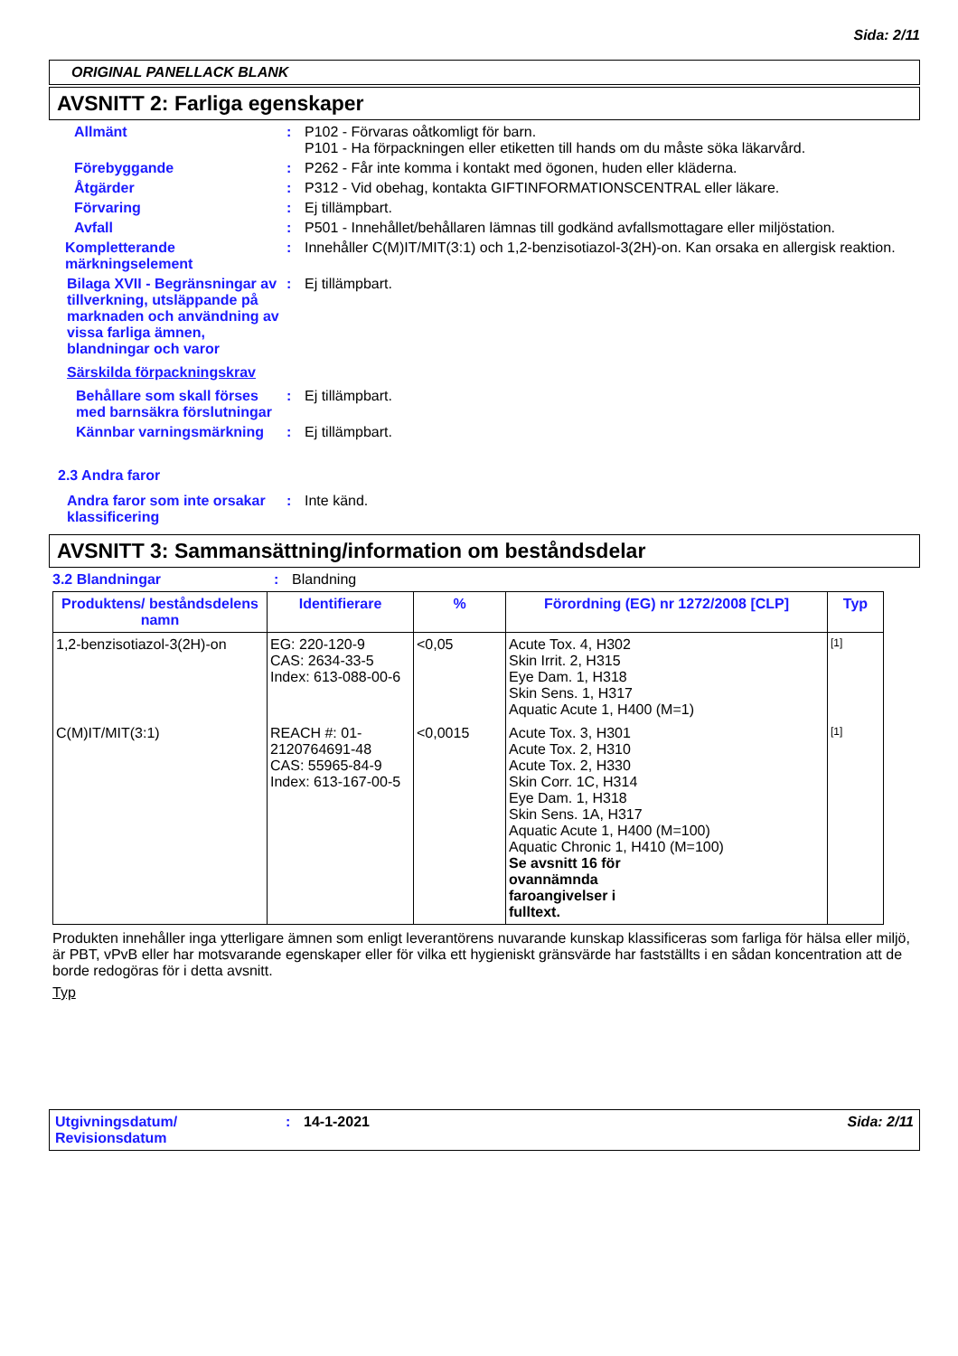Sida: 2/11
ORIGINAL PANELLACK BLANK
AVSNITT 2: Farliga egenskaper
Allmänt : P102 - Förvaras oåtkomligt för barn.
P101 - Ha förpackningen eller etiketten till hands om du måste söka läkarvård.
Förebyggande : P262 - Får inte komma i kontakt med ögonen, huden eller kläderna.
Åtgärder : P312 - Vid obehag, kontakta GIFTINFORMATIONSCENTRAL eller läkare.
Förvaring : Ej tillämpbart.
Avfall : P501 - Innehållet/behållaren lämnas till godkänd avfallsmottagare eller miljöstation.
Kompletterande märkningselement
: Innehåller C(M)IT/MIT(3:1) och 1,2-benzisotiazol-3(2H)-on. Kan orsaka en allergisk reaktion.
Bilaga XVII - Begränsningar av tillverkning, utsläppande på marknaden och användning av vissa farliga ämnen, blandningar och varor
: Ej tillämpbart.
Särskilda förpackningskrav
Behållare som skall förses med barnsäkra förslutningar
: Ej tillämpbart.
Kännbar varningsmärkning : Ej tillämpbart.
2.3 Andra faror
Andra faror som inte orsakar klassificering
: Inte känd.
AVSNITT 3: Sammansättning/information om beståndsdelar
3.2 Blandningar : Blandning
| Produktens/ beståndsdelens namn | Identifierare | % | Förordning (EG) nr 1272/2008 [CLP] | Typ |
| --- | --- | --- | --- | --- |
| 1,2-benzisotiazol-3(2H)-on | EG: 220-120-9 CAS: 2634-33-5 Index: 613-088-00-6 | <0,05 | Acute Tox. 4, H302 Skin Irrit. 2, H315 Eye Dam. 1, H318 Skin Sens. 1, H317 Aquatic Acute 1, H400 (M=1) | [1] |
| C(M)IT/MIT(3:1) | REACH #: 01-2120764691-48 CAS: 55965-84-9 Index: 613-167-00-5 | <0,0015 | Acute Tox. 3, H301 Acute Tox. 2, H310 Acute Tox. 2, H330 Skin Corr. 1C, H314 Eye Dam. 1, H318 Skin Sens. 1A, H317 Aquatic Acute 1, H400 (M=100) Aquatic Chronic 1, H410 (M=100) Se avsnitt 16 för ovannämnda faroangivelser i fulltext. | [1] |
Produkten innehåller inga ytterligare ämnen som enligt leverantörens nuvarande kunskap klassificeras som farliga för hälsa eller miljö, är PBT, vPvB eller har motsvarande egenskaper eller för vilka ett hygieniskt gränsvärde har fastställts i en sådan koncentration att de borde redogöras för i detta avsnitt.
Typ
Utgivningsdatum/ Revisionsdatum
: 14-1-2021 Sida: 2/11